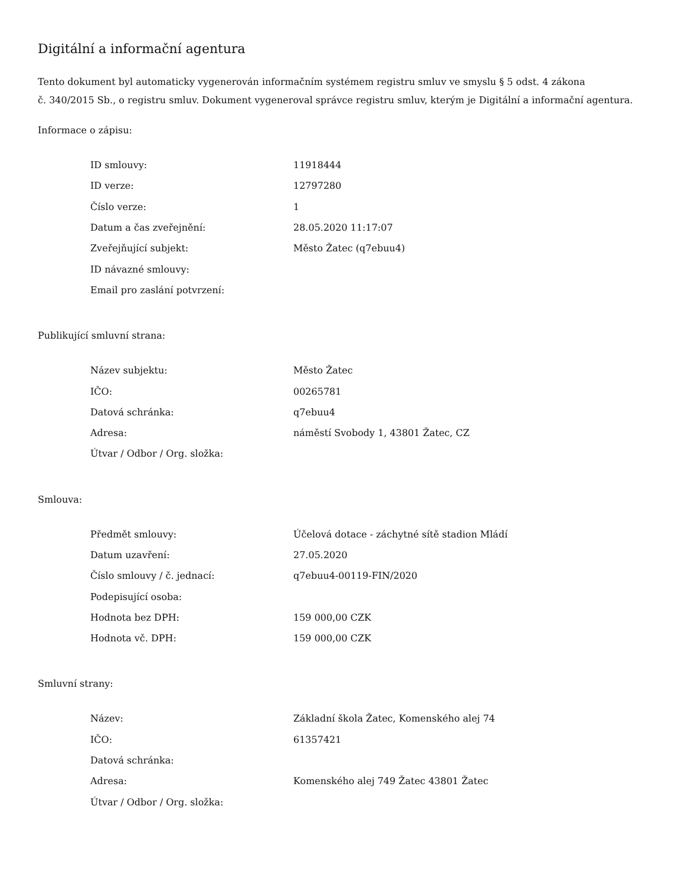Digitální a informační agentura
Tento dokument byl automaticky vygenerován informačním systémem registru smluv ve smyslu § 5 odst. 4 zákona
č. 340/2015 Sb., o registru smluv. Dokument vygeneroval správce registru smluv, kterým je Digitální a informační agentura.
Informace o zápisu:
| ID smlouvy: | 11918444 |
| ID verze: | 12797280 |
| Číslo verze: | 1 |
| Datum a čas zveřejnění: | 28.05.2020 11:17:07 |
| Zveřejňující subjekt: | Město Žatec (q7ebuu4) |
| ID návazné smlouvy: | |
| Email pro zaslání potvrzení: | |
Publikující smluvní strana:
| Název subjektu: | Město Žatec |
| IČO: | 00265781 |
| Datová schránka: | q7ebuu4 |
| Adresa: | náměstí Svobody 1, 43801 Žatec, CZ |
| Útvar / Odbor / Org. složka: | |
Smlouva:
| Předmět smlouvy: | Účelová dotace - záchytné sítě stadion Mládí |
| Datum uzavření: | 27.05.2020 |
| Číslo smlouvy / č. jednací: | q7ebuu4-00119-FIN/2020 |
| Podepisující osoba: | |
| Hodnota bez DPH: | 159 000,00 CZK |
| Hodnota vč. DPH: | 159 000,00 CZK |
Smluvní strany:
| Název: | Základní škola Žatec, Komenského alej 74 |
| IČO: | 61357421 |
| Datová schránka: | |
| Adresa: | Komenského alej 749 Žatec 43801 Žatec |
| Útvar / Odbor / Org. složka: | |